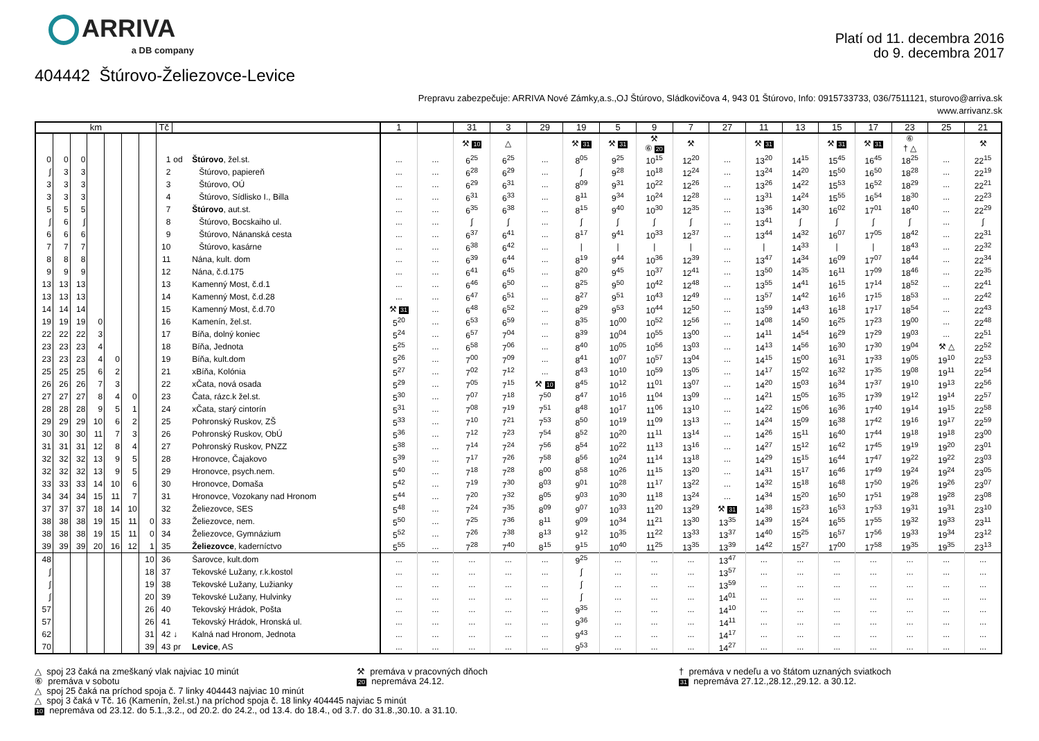ARRIVA
a DB company
Platí od 11. decembra 2016
do 9. decembra 2017
404442 Štúrovo-Želiezovce-Levice
Prepravu zabezpečuje: ARRIVA Nové Zámky,a.s.,OJ Štúrovo, Sládkovičova 4, 943 01 Štúrovo, Info: 0915733733, 036/7511121, sturovo@arriva.sk
www.arrivanz.sk
| km | | | | | | | Tč | | | 1 | | 31 | 3 | 29 | 19 | 5 | 9 | 7 | 27 | 11 | 13 | 15 | 17 | 23 | 25 | 21 |
| --- | --- | --- | --- | --- | --- | --- | --- | --- | --- | --- | --- | --- | --- | --- | --- | --- | --- | --- | --- | --- | --- | --- | --- | --- | --- | --- |
| | | | | | | | | | | | | ⚒ 10 | △ | | ⚒ 31 | ⚒ 31 | ⚒ ⑥ 20 | ⚒ | | ⚒ 31 | | ⚒ 31 | ⚒ 31 | ⑥ † △ | | ⚒ |
| 0 | 0 | 0 | | | | | 1 | od | Štúrovo , žel.st. | ... | ... | 6<sup>25</sup> | 6<sup>25</sup> | ... | 8<sup>05</sup> | 9<sup>25</sup> | 10<sup>15</sup> | 12<sup>20</sup> | ... | 13<sup>20</sup> | 14<sup>15</sup> | 15<sup>45</sup> | 16<sup>45</sup> | 18<sup>25</sup> | ... | 22<sup>15</sup> |
| ∫ | 3 | 3 | | | | | 2 | | Štúrovo, papiereň | ... | ... | 6<sup>28</sup> | 6<sup>29</sup> | ... | ∫ | 9<sup>28</sup> | 10<sup>18</sup> | 12<sup>24</sup> | ... | 13<sup>24</sup> | 14<sup>20</sup> | 15<sup>50</sup> | 16<sup>50</sup> | 18<sup>28</sup> | ... | 22<sup>19</sup> |
| 3 | 3 | 3 | | | | | 3 | | Štúrovo, OÚ | ... | ... | 6<sup>29</sup> | 6<sup>31</sup> | ... | 8<sup>09</sup> | 9<sup>31</sup> | 10<sup>22</sup> | 12<sup>26</sup> | ... | 13<sup>26</sup> | 14<sup>22</sup> | 15<sup>53</sup> | 16<sup>52</sup> | 18<sup>29</sup> | ... | 22<sup>21</sup> |
| 3 | 3 | 3 | | | | | 4 | | Štúrovo, Sídlisko I., Billa | ... | ... | 6<sup>31</sup> | 6<sup>33</sup> | ... | 8<sup>11</sup> | 9<sup>34</sup> | 10<sup>24</sup> | 12<sup>28</sup> | ... | 13<sup>31</sup> | 14<sup>24</sup> | 15<sup>55</sup> | 16<sup>54</sup> | 18<sup>30</sup> | ... | 22<sup>23</sup> |
| 5 | 5 | 5 | | | | | 7 | | Štúrovo , aut.st. | ... | ... | 6<sup>35</sup> | 6<sup>38</sup> | ... | 8<sup>15</sup> | 9<sup>40</sup> | 10<sup>30</sup> | 12<sup>35</sup> | ... | 13<sup>36</sup> | 14<sup>30</sup> | 16<sup>02</sup> | 17<sup>01</sup> | 18<sup>40</sup> | ... | 22<sup>29</sup> |
| ∫ | 6 | ∫ | | | | | 8 | | Štúrovo, Bocskaiho ul. | ... | ... | ∫ | ∫ | ... | ∫ | ∫ | ∫ | ∫ | ... | 13<sup>41</sup> | ∫ | ∫ | ∫ | ∫ | ... | ∫ |
| 6 | 6 | 6 | | | | | 9 | | Štúrovo, Nánanská cesta | ... | ... | 6<sup>37</sup> | 6<sup>41</sup> | ... | 8<sup>17</sup> | 9<sup>41</sup> | 10<sup>33</sup> | 12<sup>37</sup> | ... | 13<sup>44</sup> | 14<sup>32</sup> | 16<sup>07</sup> | 17<sup>05</sup> | 18<sup>42</sup> | ... | 22<sup>31</sup> |
| 7 | 7 | 7 | | | | | 10 | | Štúrovo, kasárne | ... | ... | 6<sup>38</sup> | 6<sup>42</sup> | ... | / | / | / | / | ... | / | 14<sup>33</sup> | / | / | 18<sup>43</sup> | ... | 22<sup>32</sup> |
| 8 | 8 | 8 | | | | | 11 | | Nána, kult. dom | ... | ... | 6<sup>39</sup> | 6<sup>44</sup> | ... | 8<sup>19</sup> | 9<sup>44</sup> | 10<sup>36</sup> | 12<sup>39</sup> | ... | 13<sup>47</sup> | 14<sup>34</sup> | 16<sup>09</sup> | 17<sup>07</sup> | 18<sup>44</sup> | ... | 22<sup>34</sup> |
| 9 | 9 | 9 | | | | | 12 | | Nána, č.d.175 | ... | ... | 6<sup>41</sup> | 6<sup>45</sup> | ... | 8<sup>20</sup> | 9<sup>45</sup> | 10<sup>37</sup> | 12<sup>41</sup> | ... | 13<sup>50</sup> | 14<sup>35</sup> | 16<sup>11</sup> | 17<sup>09</sup> | 18<sup>46</sup> | ... | 22<sup>35</sup> |
| 13 | 13 | 13 | | | | | 13 | | Kamenný Most, č.d.1 | ... | ... | 6<sup>46</sup> | 6<sup>50</sup> | ... | 8<sup>25</sup> | 9<sup>50</sup> | 10<sup>42</sup> | 12<sup>48</sup> | ... | 13<sup>55</sup> | 14<sup>41</sup> | 16<sup>15</sup> | 17<sup>14</sup> | 18<sup>52</sup> | ... | 22<sup>41</sup> |
| 13 | 13 | 13 | | | | | 14 | | Kamenný Most, č.d.28 | ... | ... | 6<sup>47</sup> | 6<sup>51</sup> | ... | 8<sup>27</sup> | 9<sup>51</sup> | 10<sup>43</sup> | 12<sup>49</sup> | ... | 13<sup>57</sup> | 14<sup>42</sup> | 16<sup>16</sup> | 17<sup>15</sup> | 18<sup>53</sup> | ... | 22<sup>42</sup> |
| 14 | 14 | 14 | | | | | 15 | | Kamenný Most, č.d.70 | ⚒ 31 | ... | 6<sup>48</sup> | 6<sup>52</sup> | ... | 8<sup>29</sup> | 9<sup>53</sup> | 10<sup>44</sup> | 12<sup>50</sup> | ... | 13<sup>59</sup> | 14<sup>43</sup> | 16<sup>18</sup> | 17<sup>17</sup> | 18<sup>54</sup> | ... | 22<sup>43</sup> |
| 19 | 19 | 19 | 0 | | | | 16 | | Kamenín, žel.st. | 5<sup>20</sup> | ... | 6<sup>53</sup> | 6<sup>59</sup> | ... | 8<sup>35</sup> | 10<sup>00</sup> | 10<sup>52</sup> | 12<sup>56</sup> | ... | 14<sup>08</sup> | 14<sup>50</sup> | 16<sup>25</sup> | 17<sup>23</sup> | 19<sup>00</sup> | ... | 22<sup>48</sup> |
| 22 | 22 | 22 | 3 | | | | 17 | | Bíňa, dolný koniec | 5<sup>24</sup> | ... | 6<sup>57</sup> | 7<sup>04</sup> | ... | 8<sup>39</sup> | 10<sup>04</sup> | 10<sup>55</sup> | 13<sup>00</sup> | ... | 14<sup>11</sup> | 14<sup>54</sup> | 16<sup>29</sup> | 17<sup>29</sup> | 19<sup>03</sup> | ... | 22<sup>51</sup> |
| 23 | 23 | 23 | 4 | | | | 18 | | Bíňa, Jednota | 5<sup>25</sup> | ... | 6<sup>58</sup> | 7<sup>06</sup> | ... | 8<sup>40</sup> | 10<sup>05</sup> | 10<sup>56</sup> | 13<sup>03</sup> | ... | 14<sup>13</sup> | 14<sup>56</sup> | 16<sup>30</sup> | 17<sup>30</sup> | 19<sup>04</sup> | ⚒ △ | 22<sup>52</sup> |
| 23 | 23 | 23 | 4 | 0 | | | 19 | | Bíňa, kult.dom | 5<sup>26</sup> | ... | 7<sup>00</sup> | 7<sup>09</sup> | ... | 8<sup>41</sup> | 10<sup>07</sup> | 10<sup>57</sup> | 13<sup>04</sup> | ... | 14<sup>15</sup> | 15<sup>00</sup> | 16<sup>31</sup> | 17<sup>33</sup> | 19<sup>05</sup> | 19<sup>10</sup> | 22<sup>53</sup> |
| 25 | 25 | 25 | 6 | 2 | | | 21 | | xBíňa, Kolónia | 5<sup>27</sup> | ... | 7<sup>02</sup> | 7<sup>12</sup> | ... | 8<sup>43</sup> | 10<sup>10</sup> | 10<sup>59</sup> | 13<sup>05</sup> | ... | 14<sup>17</sup> | 15<sup>02</sup> | 16<sup>32</sup> | 17<sup>35</sup> | 19<sup>08</sup> | 19<sup>11</sup> | 22<sup>54</sup> |
| 26 | 26 | 26 | 7 | 3 | | | 22 | | xČata, nová osada | 5<sup>29</sup> | ... | 7<sup>05</sup> | 7<sup>15</sup> | ⚒ 10 | 8<sup>45</sup> | 10<sup>12</sup> | 11<sup>01</sup> | 13<sup>07</sup> | ... | 14<sup>20</sup> | 15<sup>03</sup> | 16<sup>34</sup> | 17<sup>37</sup> | 19<sup>10</sup> | 19<sup>13</sup> | 22<sup>56</sup> |
| 27 | 27 | 27 | 8 | 4 | 0 | | 23 | | Čata, rázc.k žel.st. | 5<sup>30</sup> | ... | 7<sup>07</sup> | 7<sup>18</sup> | 7<sup>50</sup> | 8<sup>47</sup> | 10<sup>16</sup> | 11<sup>04</sup> | 13<sup>09</sup> | ... | 14<sup>21</sup> | 15<sup>05</sup> | 16<sup>35</sup> | 17<sup>39</sup> | 19<sup>12</sup> | 19<sup>14</sup> | 22<sup>57</sup> |
| 28 | 28 | 28 | 9 | 5 | 1 | | 24 | | xČata, starý cintorín | 5<sup>31</sup> | ... | 7<sup>08</sup> | 7<sup>19</sup> | 7<sup>51</sup> | 8<sup>48</sup> | 10<sup>17</sup> | 11<sup>06</sup> | 13<sup>10</sup> | ... | 14<sup>22</sup> | 15<sup>06</sup> | 16<sup>36</sup> | 17<sup>40</sup> | 19<sup>14</sup> | 19<sup>15</sup> | 22<sup>58</sup> |
| 29 | 29 | 29 | 10 | 6 | 2 | | 25 | | Pohronský Ruskov, ZŠ | 5<sup>33</sup> | ... | 7<sup>10</sup> | 7<sup>21</sup> | 7<sup>53</sup> | 8<sup>50</sup> | 10<sup>19</sup> | 11<sup>09</sup> | 13<sup>13</sup> | ... | 14<sup>24</sup> | 15<sup>09</sup> | 16<sup>38</sup> | 17<sup>42</sup> | 19<sup>16</sup> | 19<sup>17</sup> | 22<sup>59</sup> |
| 30 | 30 | 30 | 11 | 7 | 3 | | 26 | | Pohronský Ruskov, ObÚ | 5<sup>36</sup> | ... | 7<sup>12</sup> | 7<sup>23</sup> | 7<sup>54</sup> | 8<sup>52</sup> | 10<sup>20</sup> | 11<sup>11</sup> | 13<sup>14</sup> | ... | 14<sup>26</sup> | 15<sup>11</sup> | 16<sup>40</sup> | 17<sup>44</sup> | 19<sup>18</sup> | 19<sup>18</sup> | 23<sup>00</sup> |
| 31 | 31 | 31 | 12 | 8 | 4 | | 27 | | Pohronský Ruskov, PNZZ | 5<sup>38</sup> | ... | 7<sup>14</sup> | 7<sup>24</sup> | 7<sup>56</sup> | 8<sup>54</sup> | 10<sup>22</sup> | 11<sup>13</sup> | 13<sup>16</sup> | ... | 14<sup>27</sup> | 15<sup>12</sup> | 16<sup>42</sup> | 17<sup>45</sup> | 19<sup>19</sup> | 19<sup>20</sup> | 23<sup>01</sup> |
| 32 | 32 | 32 | 13 | 9 | 5 | | 28 | | Hronovce, Čajakovo | 5<sup>39</sup> | ... | 7<sup>17</sup> | 7<sup>26</sup> | 7<sup>58</sup> | 8<sup>56</sup> | 10<sup>24</sup> | 11<sup>14</sup> | 13<sup>18</sup> | ... | 14<sup>29</sup> | 15<sup>15</sup> | 16<sup>44</sup> | 17<sup>47</sup> | 19<sup>22</sup> | 19<sup>22</sup> | 23<sup>03</sup> |
| 32 | 32 | 32 | 13 | 9 | 5 | | 29 | | Hronovce, psych.nem. | 5<sup>40</sup> | ... | 7<sup>18</sup> | 7<sup>28</sup> | 8<sup>00</sup> | 8<sup>58</sup> | 10<sup>26</sup> | 11<sup>15</sup> | 13<sup>20</sup> | ... | 14<sup>31</sup> | 15<sup>17</sup> | 16<sup>46</sup> | 17<sup>49</sup> | 19<sup>24</sup> | 19<sup>24</sup> | 23<sup>05</sup> |
| 33 | 33 | 33 | 14 | 10 | 6 | | 30 | | Hronovce, Domaša | 5<sup>42</sup> | ... | 7<sup>19</sup> | 7<sup>30</sup> | 8<sup>03</sup> | 9<sup>01</sup> | 10<sup>28</sup> | 11<sup>17</sup> | 13<sup>22</sup> | ... | 14<sup>32</sup> | 15<sup>18</sup> | 16<sup>48</sup> | 17<sup>50</sup> | 19<sup>26</sup> | 19<sup>26</sup> | 23<sup>07</sup> |
| 34 | 34 | 34 | 15 | 11 | 7 | | 31 | | Hronovce, Vozokany nad Hronom | 5<sup>44</sup> | ... | 7<sup>20</sup> | 7<sup>32</sup> | 8<sup>05</sup> | 9<sup>03</sup> | 10<sup>30</sup> | 11<sup>18</sup> | 13<sup>24</sup> | ... | 14<sup>34</sup> | 15<sup>20</sup> | 16<sup>50</sup> | 17<sup>51</sup> | 19<sup>28</sup> | 19<sup>28</sup> | 23<sup>08</sup> |
| 37 | 37 | 37 | 18 | 14 | 10 | | 32 | | Želiezovce, SES | 5<sup>48</sup> | ... | 7<sup>24</sup> | 7<sup>35</sup> | 8<sup>09</sup> | 9<sup>07</sup> | 10<sup>33</sup> | 11<sup>20</sup> | 13<sup>29</sup> | ⚒ 31 | 14<sup>38</sup> | 15<sup>23</sup> | 16<sup>53</sup> | 17<sup>53</sup> | 19<sup>31</sup> | 19<sup>31</sup> | 23<sup>10</sup> |
| 38 | 38 | 38 | 19 | 15 | 11 | 0 | 33 | | Želiezovce, nem. | 5<sup>50</sup> | ... | 7<sup>25</sup> | 7<sup>36</sup> | 8<sup>11</sup> | 9<sup>09</sup> | 10<sup>34</sup> | 11<sup>21</sup> | 13<sup>30</sup> | 13<sup>35</sup> | 14<sup>39</sup> | 15<sup>24</sup> | 16<sup>55</sup> | 17<sup>55</sup> | 19<sup>32</sup> | 19<sup>33</sup> | 23<sup>11</sup> |
| 38 | 38 | 38 | 19 | 15 | 11 | 0 | 34 | | Želiezovce, Gymnázium | 5<sup>52</sup> | ... | 7<sup>26</sup> | 7<sup>38</sup> | 8<sup>13</sup> | 9<sup>12</sup> | 10<sup>35</sup> | 11<sup>22</sup> | 13<sup>33</sup> | 13<sup>37</sup> | 14<sup>40</sup> | 15<sup>25</sup> | 16<sup>57</sup> | 17<sup>56</sup> | 19<sup>33</sup> | 19<sup>34</sup> | 23<sup>12</sup> |
| 39 | 39 | 39 | 20 | 16 | 12 | 1 | 35 | | Želiezovce , kaderníctvo | 5<sup>55</sup> | ... | 7<sup>28</sup> | 7<sup>40</sup> | 8<sup>15</sup> | 9<sup>15</sup> | 10<sup>40</sup> | 11<sup>25</sup> | 13<sup>35</sup> | 13<sup>39</sup> | 14<sup>42</sup> | 15<sup>27</sup> | 17<sup>00</sup> | 17<sup>58</sup> | 19<sup>35</sup> | 19<sup>35</sup> | 23<sup>13</sup> |
| 48 | | | | | | 10 | 36 | | Šarovce, kult.dom | ... | ... | ... | ... | ... | 9<sup>25</sup> | ... | ... | ... | 13<sup>47</sup> | ... | ... | ... | ... | ... | ... | ... |
| ∫ | | | | | | 18 | 37 | | Tekovské Lužany, r.k.kostol | ... | ... | ... | ... | ... | ∫ | ... | ... | ... | 13<sup>57</sup> | ... | ... | ... | ... | ... | ... | ... |
| ∫ | | | | | | 19 | 38 | | Tekovské Lužany, Lužianky | ... | ... | ... | ... | ... | ∫ | ... | ... | ... | 13<sup>59</sup> | ... | ... | ... | ... | ... | ... | ... |
| ∫ | | | | | | 20 | 39 | | Tekovské Lužany, Hulvinky | ... | ... | ... | ... | ... | ∫ | ... | ... | ... | 14<sup>01</sup> | ... | ... | ... | ... | ... | ... | ... |
| 57 | | | | | | 26 | 40 | | Tekovský Hrádok, Pošta | ... | ... | ... | ... | ... | 9<sup>35</sup> | ... | ... | ... | 14<sup>10</sup> | ... | ... | ... | ... | ... | ... | ... |
| 57 | | | | | | 26 | 41 | | Tekovský Hrádok, Hronská ul. | ... | ... | ... | ... | ... | 9<sup>36</sup> | ... | ... | ... | 14<sup>11</sup> | ... | ... | ... | ... | ... | ... | ... |
| 62 | | | | | | 31 | 42 | ↓ | Kalná nad Hronom, Jednota | ... | ... | ... | ... | ... | 9<sup>43</sup> | ... | ... | ... | 14<sup>17</sup> | ... | ... | ... | ... | ... | ... | ... |
| 70 | | | | | | 39 | 43 | pr | Levice , AS | ... | ... | ... | ... | ... | 9<sup>53</sup> | ... | ... | ... | 14<sup>27</sup> | ... | ... | ... | ... | ... | ... | ... |
△ spoj 23 čaká na zmeškaný vlak najviac 10 minút
⑥ premáva v sobotu
△ spoj 25 čaká na príchod spoja č. 7 linky 404443 najviac 10 minút
△ spoj 3 čaká v Tč. 16 (Kamenín, žel.st.) na príchod spoja č. 18 linky 404445 najviac 5 minút
10 nepremáva od 23.12. do 5.1.,3.2., od 20.2. do 24.2., od 13.4. do 18.4., od 3.7. do 31.8.,30.10. a 31.10.
⚒ premáva v pracovných dňoch
20 nepremáva 24.12.
† premáva v nedeľu a vo štátom uznaných sviatkoch
31 nepremáva 27.12.,28.12.,29.12. a 30.12.